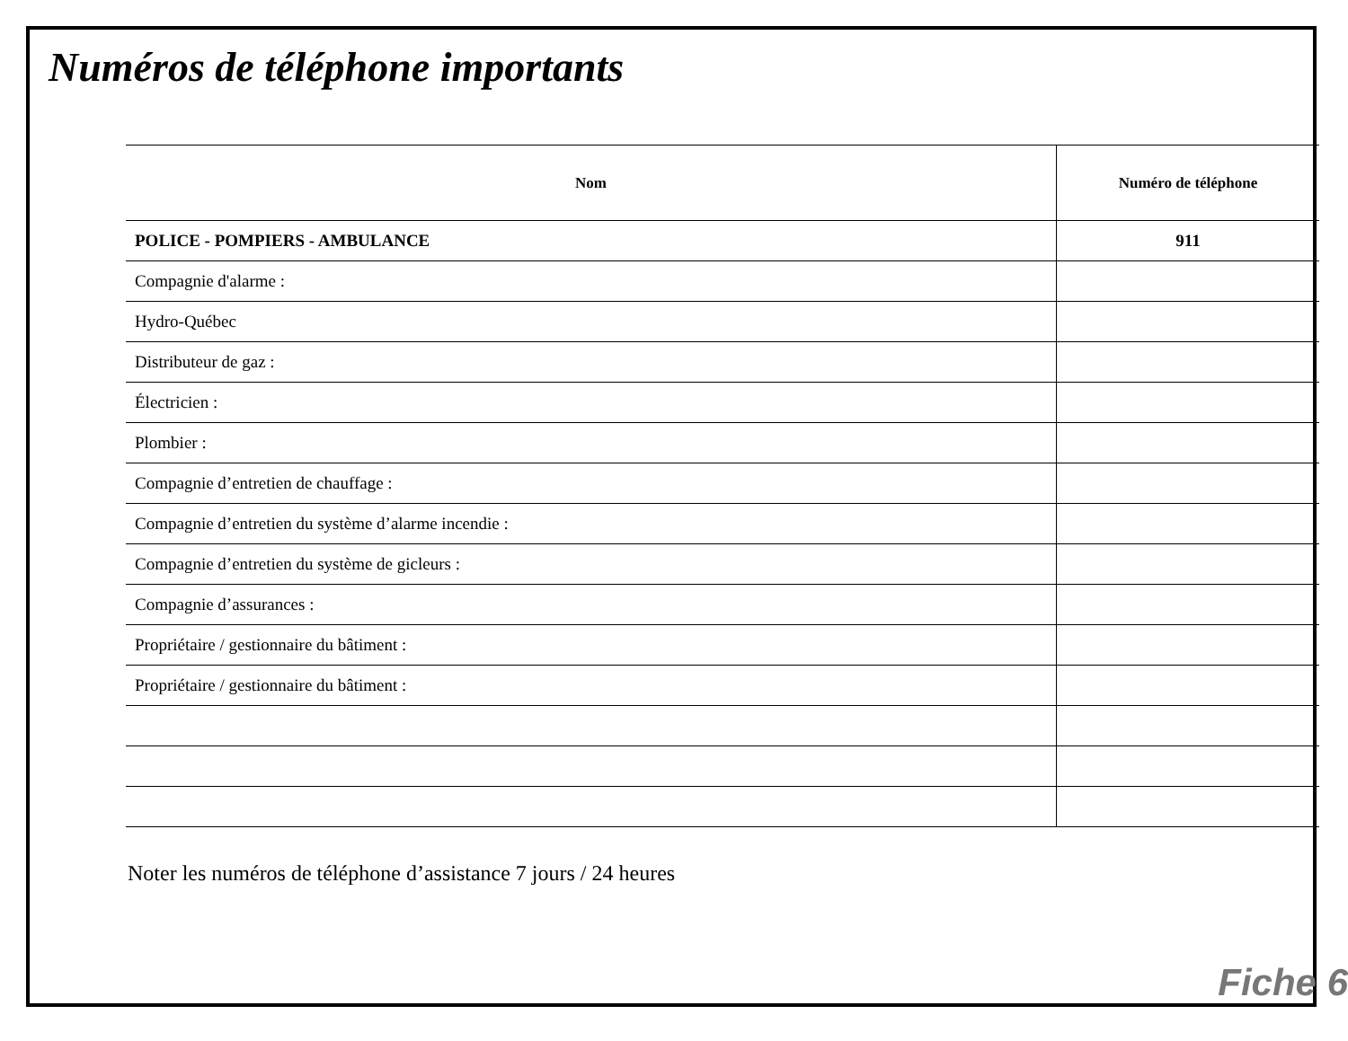Numéros de téléphone importants
| Nom | Numéro de téléphone |
| --- | --- |
| POLICE - POMPIERS - AMBULANCE | 911 |
| Compagnie d'alarme : | |
| Hydro-Québec | |
| Distributeur de gaz : | |
| Électricien : | |
| Plombier : | |
| Compagnie d’entretien de chauffage : | |
| Compagnie d’entretien du système d’alarme incendie : | |
| Compagnie d’entretien du système de gicleurs : | |
| Compagnie d’assurances : | |
| Propriétaire / gestionnaire du bâtiment : | |
| Propriétaire / gestionnaire du bâtiment : | |
Noter les numéros de téléphone d’assistance 7 jours / 24 heures
Fiche 6